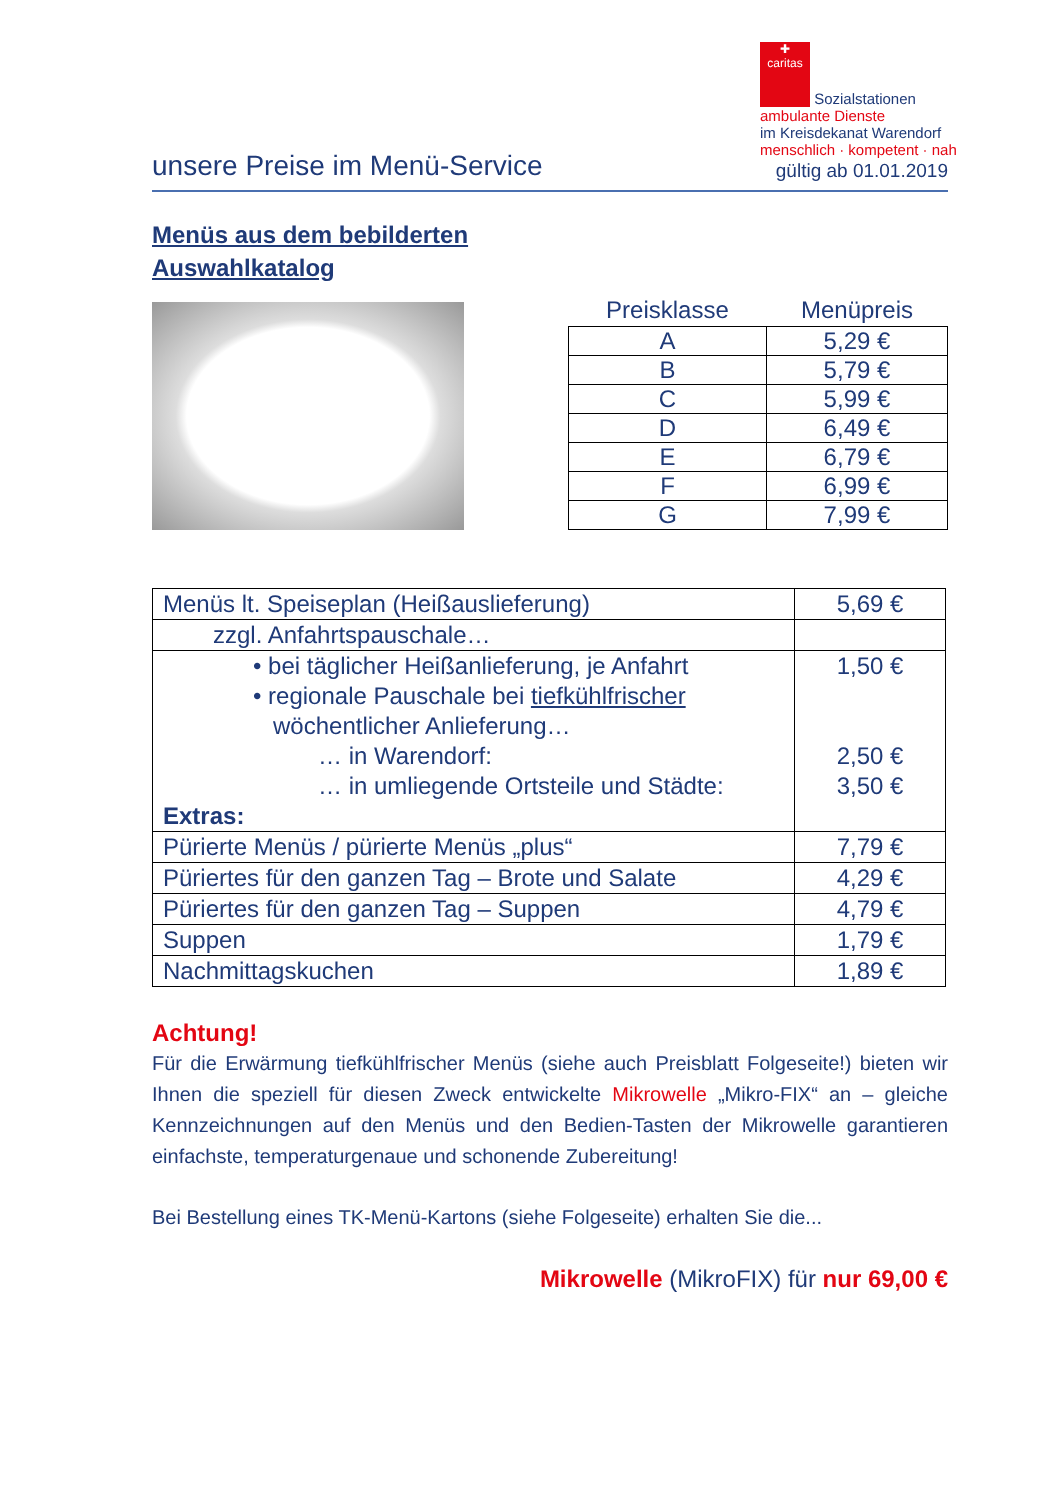✚
caritas Sozialstationen
ambulante Dienste
im Kreisdekanat Warendorf
menschlich · kompetent · nah
unsere Preise im Menü-Service
gültig ab 01.01.2019
Menüs aus dem bebilderten
Auswahlkatalog
| Preisklasse | Menüpreis |
| --- | --- |
| A | 5,29 € |
| B | 5,79 € |
| C | 5,99 € |
| D | 6,49 € |
| E | 6,79 € |
| F | 6,99 € |
| G | 7,99 € |
| Menüs lt. Speiseplan (Heißauslieferung) | 5,69 € |
| zzgl. Anfahrtspauschale… | |
| • bei täglicher Heißanlieferung, je Anfahrt • regionale Pauschale bei tiefkühlfrischer wöchentlicher Anlieferung… … in Warendorf: … in umliegende Ortsteile und Städte: Extras: | 1,50 € 2,50 € 3,50 € |
| Pürierte Menüs / pürierte Menüs „plus“ | 7,79 € |
| Püriertes für den ganzen Tag – Brote und Salate | 4,29 € |
| Püriertes für den ganzen Tag – Suppen | 4,79 € |
| Suppen | 1,79 € |
| Nachmittagskuchen | 1,89 € |
Achtung!
Für die Erwärmung tiefkühlfrischer Menüs (siehe auch Preisblatt Folgeseite!) bieten wir Ihnen die speziell für diesen Zweck entwickelte Mikrowelle „Mikro-FIX“ an – gleiche Kennzeichnungen auf den Menüs und den Bedien-Tasten der Mikrowelle garantieren einfachste, temperaturgenaue und schonende Zubereitung!
Bei Bestellung eines TK-Menü-Kartons (siehe Folgeseite) erhalten Sie die...
Mikrowelle (MikroFIX) für nur 69,00 €